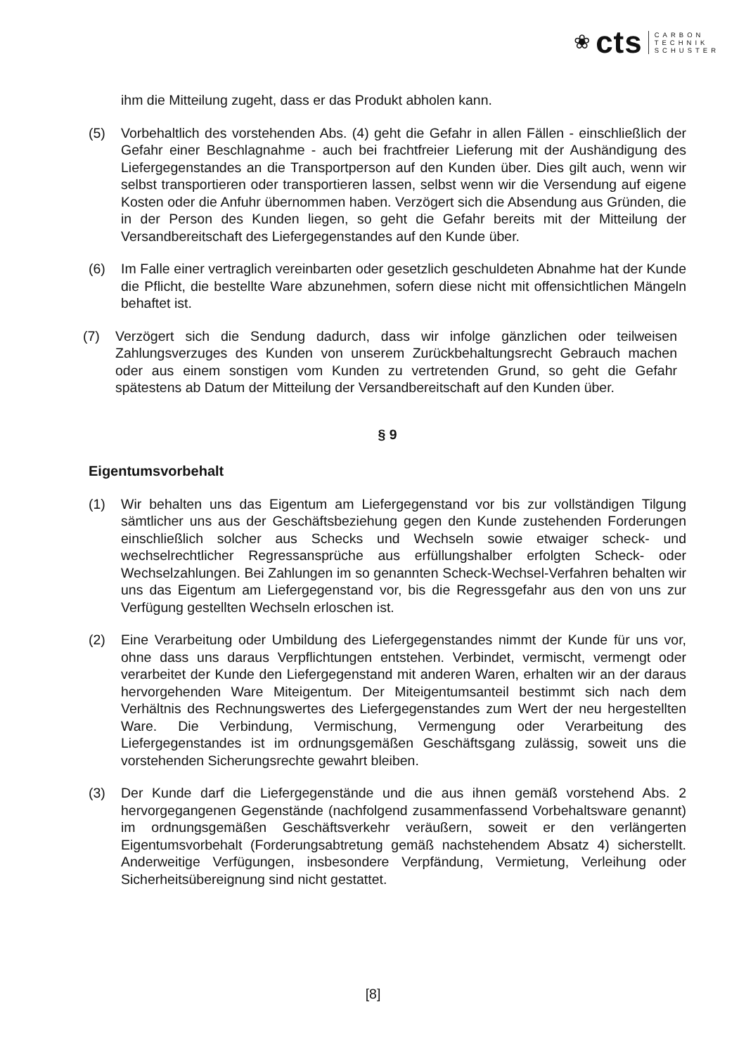❀ cts CARBON
TECHNIK
SCHUSTER
ihm die Mitteilung zugeht, dass er das Produkt abholen kann.
(5) Vorbehaltlich des vorstehenden Abs. (4) geht die Gefahr in allen Fällen - einschließlich der Gefahr einer Beschlagnahme - auch bei frachtfreier Lieferung mit der Aushändigung des Liefergegenstandes an die Transportperson auf den Kunden über. Dies gilt auch, wenn wir selbst transportieren oder transportieren lassen, selbst wenn wir die Versendung auf eigene Kosten oder die Anfuhr übernommen haben. Verzögert sich die Absendung aus Gründen, die in der Person des Kunden liegen, so geht die Gefahr bereits mit der Mitteilung der Versandbereitschaft des Liefergegenstandes auf den Kunde über.
(6) Im Falle einer vertraglich vereinbarten oder gesetzlich geschuldeten Abnahme hat der Kunde die Pflicht, die bestellte Ware abzunehmen, sofern diese nicht mit offensichtlichen Mängeln behaftet ist.
(7) Verzögert sich die Sendung dadurch, dass wir infolge gänzlichen oder teilweisen Zahlungsverzuges des Kunden von unserem Zurückbehaltungsrecht Gebrauch machen oder aus einem sonstigen vom Kunden zu vertretenden Grund, so geht die Gefahr spätestens ab Datum der Mitteilung der Versandbereitschaft auf den Kunden über.
§ 9
Eigentumsvorbehalt
(1) Wir behalten uns das Eigentum am Liefergegenstand vor bis zur vollständigen Tilgung sämtlicher uns aus der Geschäftsbeziehung gegen den Kunde zustehenden Forderungen einschließlich solcher aus Schecks und Wechseln sowie etwaiger scheck- und wechselrechtlicher Regressansprüche aus erfüllungshalber erfolgten Scheck- oder Wechselzahlungen. Bei Zahlungen im so genannten Scheck-Wechsel-Verfahren behalten wir uns das Eigentum am Liefergegenstand vor, bis die Regressgefahr aus den von uns zur Verfügung gestellten Wechseln erloschen ist.
(2) Eine Verarbeitung oder Umbildung des Liefergegenstandes nimmt der Kunde für uns vor, ohne dass uns daraus Verpflichtungen entstehen. Verbindet, vermischt, vermengt oder verarbeitet der Kunde den Liefergegenstand mit anderen Waren, erhalten wir an der daraus hervorgehenden Ware Miteigentum. Der Miteigentumsanteil bestimmt sich nach dem Verhältnis des Rechnungswertes des Liefergegenstandes zum Wert der neu hergestellten Ware. Die Verbindung, Vermischung, Vermengung oder Verarbeitung des Liefergegenstandes ist im ordnungsgemäßen Geschäftsgang zulässig, soweit uns die vorstehenden Sicherungsrechte gewahrt bleiben.
(3) Der Kunde darf die Liefergegenstände und die aus ihnen gemäß vorstehend Abs. 2 hervorgegangenen Gegenstände (nachfolgend zusammenfassend Vorbehaltsware genannt) im ordnungsgemäßen Geschäftsverkehr veräußern, soweit er den verlängerten Eigentumsvorbehalt (Forderungsabtretung gemäß nachstehendem Absatz 4) sicherstellt. Anderweitige Verfügungen, insbesondere Verpfändung, Vermietung, Verleihung oder Sicherheitsübereignung sind nicht gestattet.
[8]